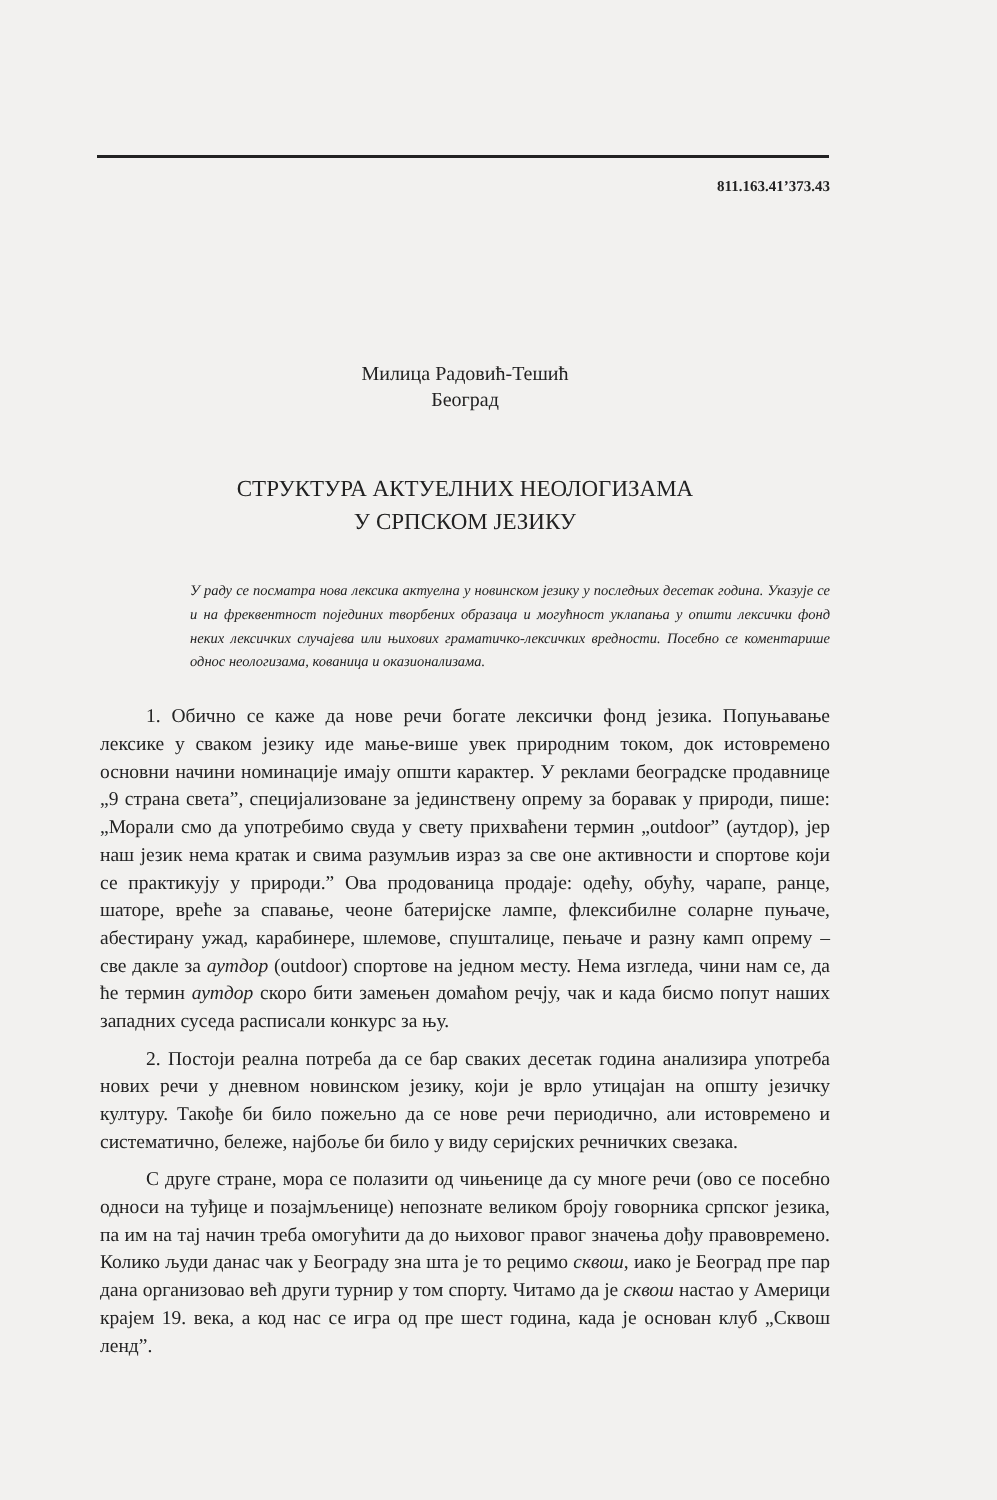811.163.41’373.43
Милица Радовић-Тешић
Београд
СТРУКТУРА АКТУЕЛНИХ НЕОЛОГИЗАМА
У СРПСКОМ ЈЕЗИКУ
У раду се посматра нова лексика актуелна у новинском језику у последњих десетак година. Указује се и на фреквентност појединих творбених образаца и могућност уклапања у општи лексички фонд неких лексичких случајева или њихових граматичко-лексичких вредности. Посебно се коментарише однос неологизама, кованица и оказионализама.
1. Обично се каже да нове речи богате лексички фонд језика. Попуњавање лексике у сваком језику иде мање-више увек природним током, док истовремено основни начини номинације имају општи карактер. У реклами београдске продавнице „9 страна света”, специјализоване за јединствену опрему за боравак у природи, пише: „Морали смо да употребимо свуда у свету прихваћени термин „outdoor” (аутдор), јер наш језик нема кратак и свима разумљив израз за све оне активности и спортове који се практикују у природи.” Ова продованица продаје: одећу, обућу, чарапе, ранце, шаторе, вреће за спавање, чеоне батеријске лампе, флексибилне соларне пуњаче, абестирану ужад, карабинере, шлемове, спушталице, пењаче и разну камп опрему – све дакле за аутдор (outdoor) спортове на једном месту. Нема изгледа, чини нам се, да ће термин аутдор скоро бити замењен домаћом речју, чак и када бисмо попут наших западних суседа расписали конкурс за њу.
2. Постоји реална потреба да се бар сваких десетак година анализира употреба нових речи у дневном новинском језику, који је врло утицајан на општу језичку културу. Такође би било пожељно да се нове речи периодично, али истовремено и систематично, бележе, најбоље би било у виду серијских речничких свезака.
С друге стране, мора се полазити од чињенице да су многе речи (ово се посебно односи на туђице и позајмљенице) непознате великом броју говорника српског језика, па им на тај начин треба омогућити да до њиховог правог значења дођу правовремено. Колико људи данас чак у Београду зна шта је то рецимо сквош, иако је Београд пре пар дана организовао већ други турнир у том спорту. Читамо да је сквош настао у Америци крајем 19. века, а код нас се игра од пре шест година, када је основан клуб „Сквош ленд”.